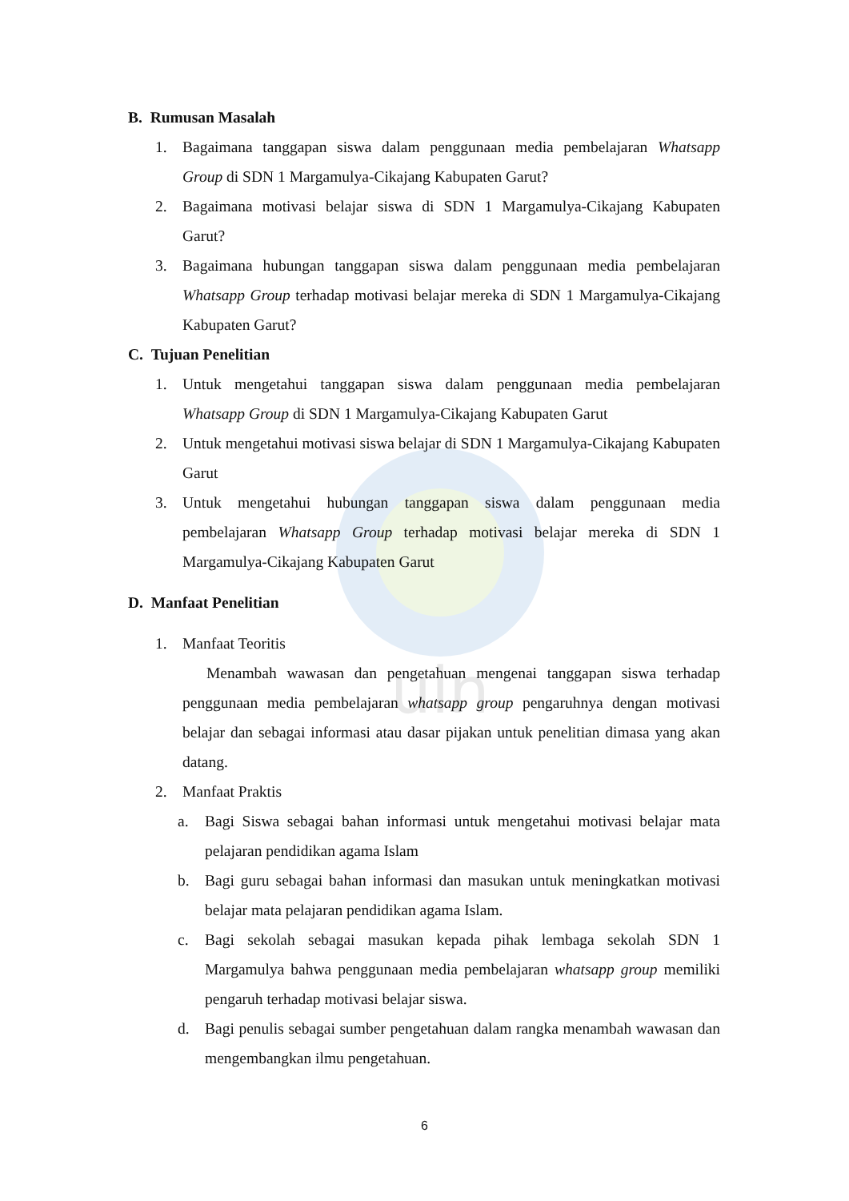uin
B. Rumusan Masalah
1. Bagaimana tanggapan siswa dalam penggunaan media pembelajaran Whatsapp Group di SDN 1 Margamulya-Cikajang Kabupaten Garut?
2. Bagaimana motivasi belajar siswa di SDN 1 Margamulya-Cikajang Kabupaten Garut?
3. Bagaimana hubungan tanggapan siswa dalam penggunaan media pembelajaran Whatsapp Group terhadap motivasi belajar mereka di SDN 1 Margamulya-Cikajang Kabupaten Garut?
C. Tujuan Penelitian
1. Untuk mengetahui tanggapan siswa dalam penggunaan media pembelajaran Whatsapp Group di SDN 1 Margamulya-Cikajang Kabupaten Garut
2. Untuk mengetahui motivasi siswa belajar di SDN 1 Margamulya-Cikajang Kabupaten Garut
3. Untuk mengetahui hubungan tanggapan siswa dalam penggunaan media pembelajaran Whatsapp Group terhadap motivasi belajar mereka di SDN 1 Margamulya-Cikajang Kabupaten Garut
D. Manfaat Penelitian
1. Manfaat Teoritis
Menambah wawasan dan pengetahuan mengenai tanggapan siswa terhadap penggunaan media pembelajaran whatsapp group pengaruhnya dengan motivasi belajar dan sebagai informasi atau dasar pijakan untuk penelitian dimasa yang akan datang.
2. Manfaat Praktis
a. Bagi Siswa sebagai bahan informasi untuk mengetahui motivasi belajar mata pelajaran pendidikan agama Islam
b. Bagi guru sebagai bahan informasi dan masukan untuk meningkatkan motivasi belajar mata pelajaran pendidikan agama Islam.
c. Bagi sekolah sebagai masukan kepada pihak lembaga sekolah SDN 1 Margamulya bahwa penggunaan media pembelajaran whatsapp group memiliki pengaruh terhadap motivasi belajar siswa.
d. Bagi penulis sebagai sumber pengetahuan dalam rangka menambah wawasan dan mengembangkan ilmu pengetahuan.
6